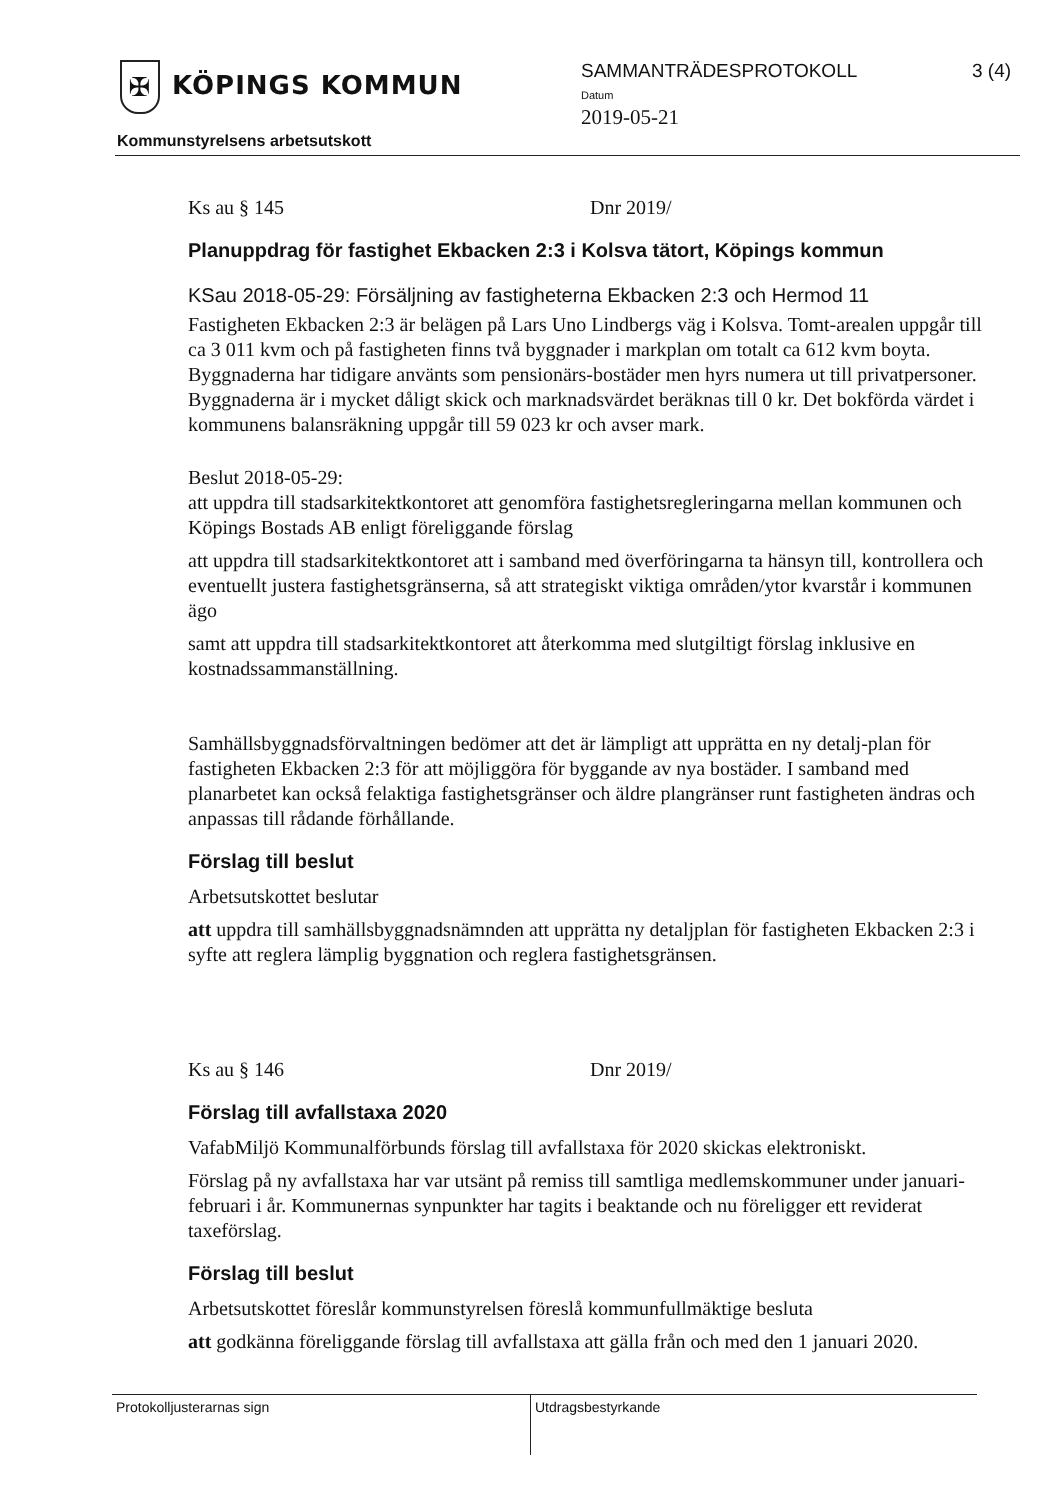✠ KÖPINGS KOMMUN
Kommunstyrelsens arbetsutskott
SAMMANTRÄDESPROTOKOLL
Datum
2019-05-21
3 (4)
Ks au § 145 Dnr 2019/
Planuppdrag för fastighet Ekbacken 2:3 i Kolsva tätort, Köpings kommun
KSau 2018-05-29: Försäljning av fastigheterna Ekbacken 2:3 och Hermod 11
Fastigheten Ekbacken 2:3 är belägen på Lars Uno Lindbergs väg i Kolsva. Tomt-arealen uppgår till ca 3 011 kvm och på fastigheten finns två byggnader i markplan om totalt ca 612 kvm boyta. Byggnaderna har tidigare använts som pensionärs-bostäder men hyrs numera ut till privatpersoner. Byggnaderna är i mycket dåligt skick och marknadsvärdet beräknas till 0 kr. Det bokförda värdet i kommunens balansräkning uppgår till 59 023 kr och avser mark.
Beslut 2018-05-29:
att uppdra till stadsarkitektkontoret att genomföra fastighetsregleringarna mellan kommunen och Köpings Bostads AB enligt föreliggande förslag
att uppdra till stadsarkitektkontoret att i samband med överföringarna ta hänsyn till, kontrollera och eventuellt justera fastighetsgränserna, så att strategiskt viktiga områden/ytor kvarstår i kommunen ägo
samt att uppdra till stadsarkitektkontoret att återkomma med slutgiltigt förslag inklusive en kostnadssammanställning.
Samhällsbyggnadsförvaltningen bedömer att det är lämpligt att upprätta en ny detalj-plan för fastigheten Ekbacken 2:3 för att möjliggöra för byggande av nya bostäder. I samband med planarbetet kan också felaktiga fastighetsgränser och äldre plangränser runt fastigheten ändras och anpassas till rådande förhållande.
Förslag till beslut
Arbetsutskottet beslutar
att uppdra till samhällsbyggnadsnämnden att upprätta ny detaljplan för fastigheten Ekbacken 2:3 i syfte att reglera lämplig byggnation och reglera fastighetsgränsen.
Ks au § 146 Dnr 2019/
Förslag till avfallstaxa 2020
VafabMiljö Kommunalförbunds förslag till avfallstaxa för 2020 skickas elektroniskt.
Förslag på ny avfallstaxa har var utsänt på remiss till samtliga medlemskommuner under januari-februari i år. Kommunernas synpunkter har tagits i beaktande och nu föreligger ett reviderat taxeförslag.
Förslag till beslut
Arbetsutskottet föreslår kommunstyrelsen föreslå kommunfullmäktige besluta
att godkänna föreliggande förslag till avfallstaxa att gälla från och med den 1 januari 2020.
Protokolljusterarnas sign Utdragsbestyrkande